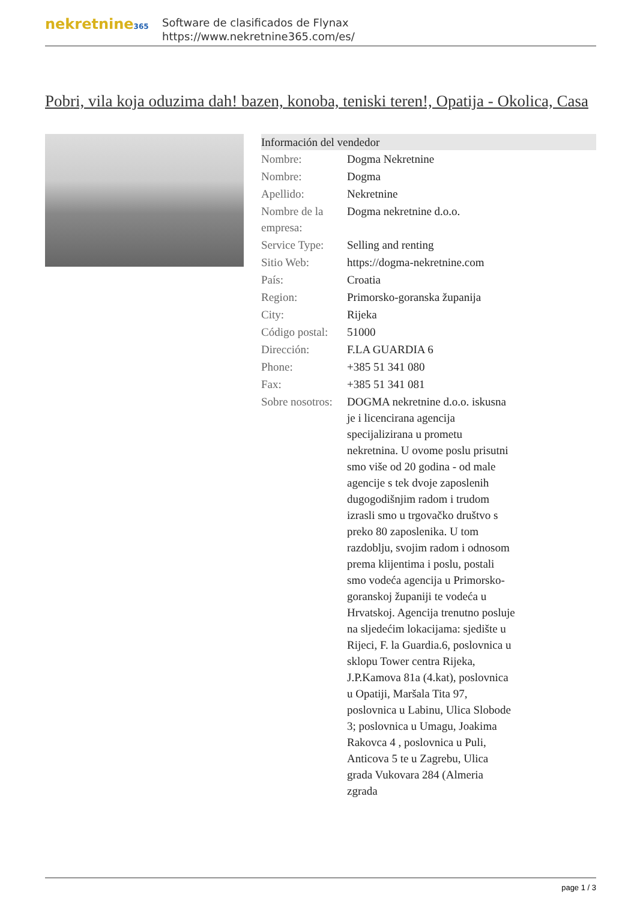nekretnine365
Software de clasificados de Flynax
https://www.nekretnine365.com/es/
Pobri, vila koja oduzima dah! bazen, konoba, teniski teren!, Opatija - Okolica, Casa
| Información del vendedor | |
| --- | --- |
| Nombre: | Dogma Nekretnine |
| Nombre: | Dogma |
| Apellido: | Nekretnine |
| Nombre de la empresa: | Dogma nekretnine d.o.o. |
| Service Type: | Selling and renting |
| Sitio Web: | https://dogma-nekretnine.com |
| País: | Croatia |
| Region: | Primorsko-goranska županija |
| City: | Rijeka |
| Código postal: | 51000 |
| Dirección: | F.LA GUARDIA 6 |
| Phone: | +385 51 341 080 |
| Fax: | +385 51 341 081 |
| Sobre nosotros: | DOGMA nekretnine d.o.o. iskusna je i licencirana agencija specijalizirana u prometu nekretnina. U ovome poslu prisutni smo više od 20 godina - od male agencije s tek dvoje zaposlenih dugogodišnjim radom i trudom izrasli smo u trgovačko društvo s preko 80 zaposlenika. U tom razdoblju, svojim radom i odnosom prema klijentima i poslu, postali smo vodeća agencija u Primorsko-goranskoj županiji te vodeća u Hrvatskoj. Agencija trenutno posluje na sljedećim lokacijama: sjedište u Rijeci, F. la Guardia.6, poslovnica u sklopu Tower centra Rijeka, J.P.Kamova 81a (4.kat), poslovnica u Opatiji, Maršala Tita 97, poslovnica u Labinu, Ulica Slobode 3; poslovnica u Umagu, Joakima Rakovca 4 , poslovnica u Puli, Anticova 5 te u Zagrebu, Ulica grada Vukovara 284 (Almeria zgrada |
page 1 / 3